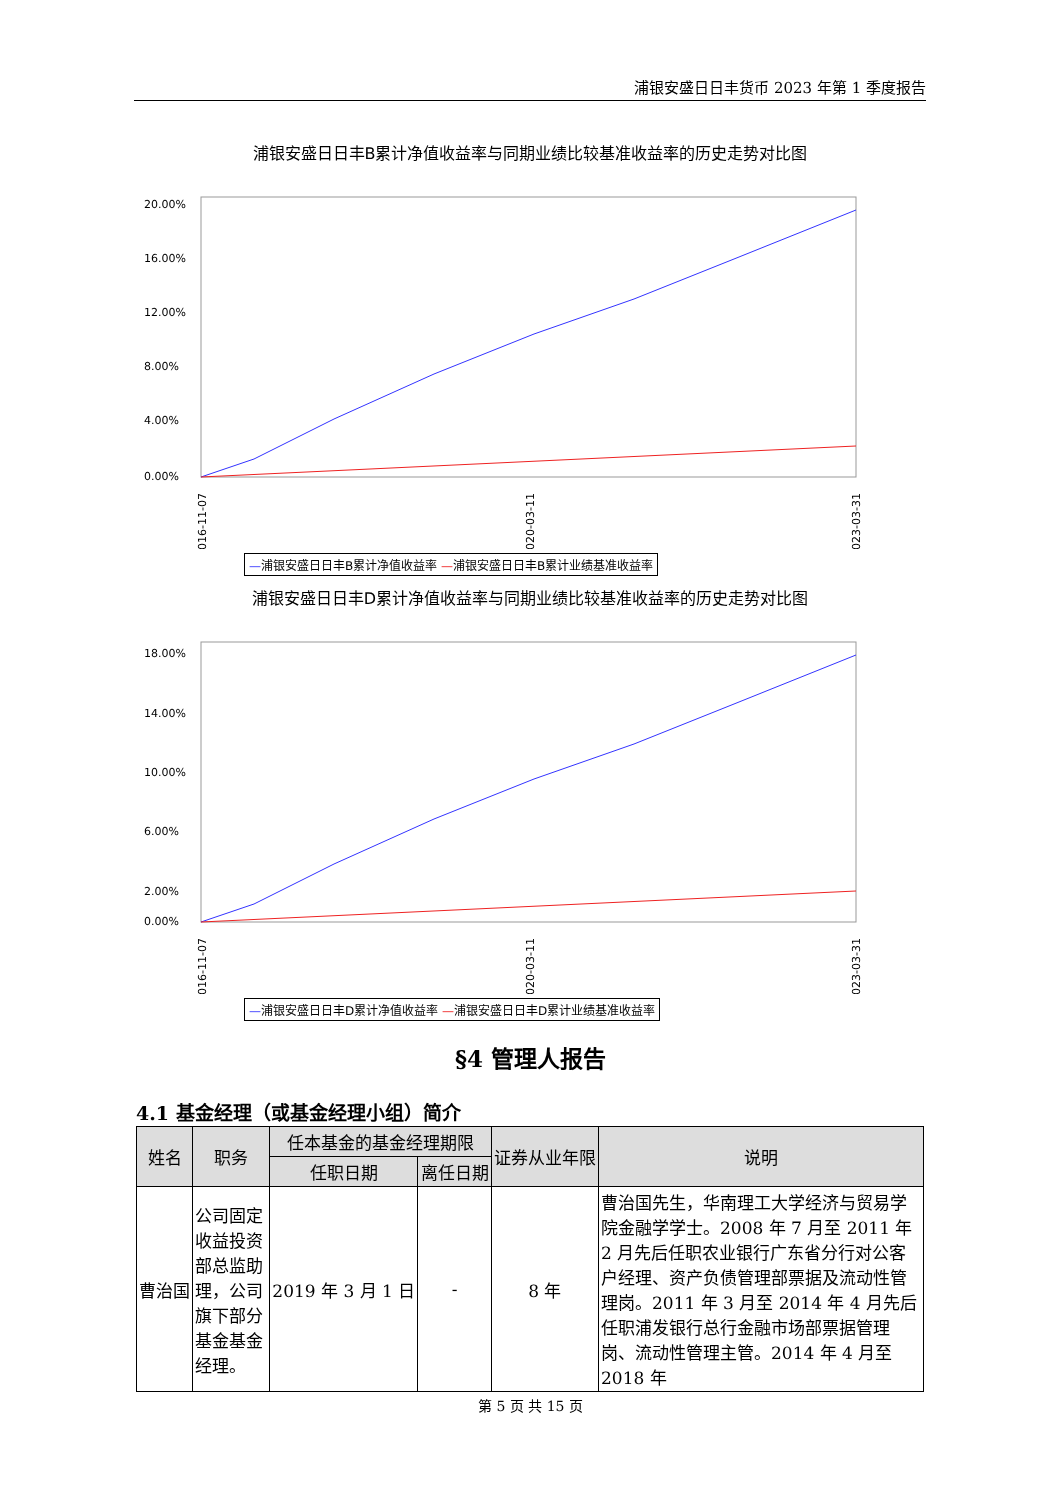浦银安盛日日丰货币 2023 年第 1 季度报告
浦银安盛日日丰B累计净值收益率与同期业绩比较基准收益率的历史走势对比图
20.00%
16.00%
12.00%
8.00%
4.00%
0.00%
2016-11-07
2020-03-11
2023-03-31
—浦银安盛日日丰B累计净值收益率 —浦银安盛日日丰B累计业绩基准收益率
浦银安盛日日丰D累计净值收益率与同期业绩比较基准收益率的历史走势对比图
18.00%
14.00%
10.00%
6.00%
2.00%
0.00%
2016-11-07
2020-03-11
2023-03-31
—浦银安盛日日丰D累计净值收益率 —浦银安盛日日丰D累计业绩基准收益率
§4 管理人报告
4.1 基金经理（或基金经理小组）简介
| 姓名 | 职务 | 任本基金的基金经理期限 | | 证券从业年限 | 说明 |
| --- | --- | --- | --- | --- | --- |
| | | 任职日期 | 离任日期 | | |
| 曹治国 | 公司固定收益投资部总监助理，公司旗下部分基金基金经理。 | 2019 年 3 月 1 日 | - | 8 年 | 曹治国先生，华南理工大学经济与贸易学院金融学学士。2008 年 7 月至 2011 年 2 月先后任职农业银行广东省分行对公客户经理、资产负债管理部票据及流动性管理岗。2011 年 3 月至 2014 年 4 月先后任职浦发银行总行金融市场部票据管理岗、流动性管理主管。2014 年 4 月至 2018 年 |
第 5 页 共 15 页